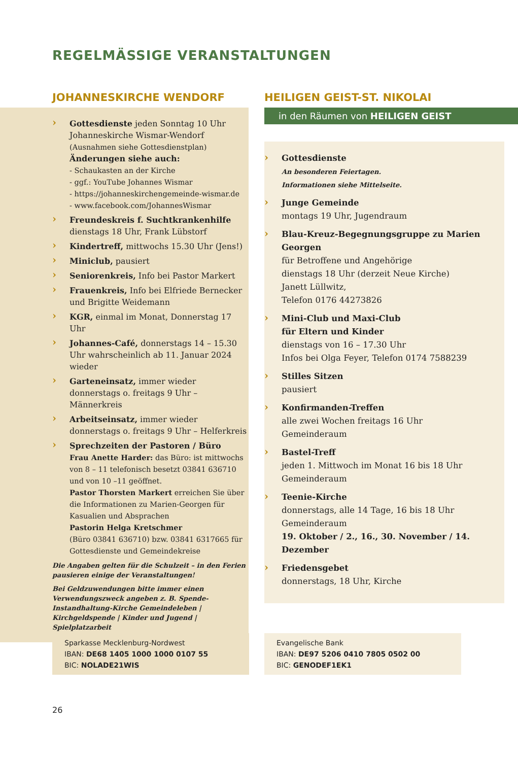REGELMÄSSIGE VERANSTALTUNGEN
JOHANNESKIRCHE WENDORF
Gottesdienste jeden Sonntag 10 Uhr
Johanneskirche Wismar-Wendorf
(Ausnahmen siehe Gottesdienstplan)
Änderungen siehe auch:
- Schaukasten an der Kirche
- ggf.: YouTube Johannes Wismar
- https://johanneskirchengemeinde-wismar.de
- www.facebook.com/JohannesWismar
Freundeskreis f. Suchtkrankenhilfe
dienstags 18 Uhr, Frank Lübstorf
Kindertreff, mittwochs 15.30 Uhr (Jens!)
Miniclub, pausiert
Seniorenkreis, Info bei Pastor Markert
Frauenkreis, Info bei Elfriede Bernecker und Brigitte Weidemann
KGR, einmal im Monat, Donnerstag 17 Uhr
Johannes-Café, donnerstags 14 – 15.30 Uhr wahrscheinlich ab 11. Januar 2024 wieder
Garteneinsatz, immer wieder
donnerstags o. freitags 9 Uhr – Männerkreis
Arbeitseinsatz, immer wieder
donnerstags o. freitags 9 Uhr – Helferkreis
Sprechzeiten der Pastoren / Büro
Frau Anette Harder: das Büro: ist mittwochs von 8 – 11 telefonisch besetzt 03841 636710 und von 10 –11 geöffnet.
Pastor Thorsten Markert erreichen Sie über die Informationen zu Marien-Georgen für Kasualien und Absprachen
Pastorin Helga Kretschmer
(Büro 03841 636710) bzw. 03841 6317665 für Gottesdienste und Gemeindekreise
Die Angaben gelten für die Schulzeit – in den Ferien pausieren einige der Veranstaltungen!
Bei Geldzuwendungen bitte immer einen Verwendungszweck angeben z. B. Spende-Instandhaltung-Kirche Gemeindeleben | Kirchgeldspende | Kinder und Jugend | Spielplatzarbeit
HEILIGEN GEIST-ST. NIKOLAI
in den Räumen von HEILIGEN GEIST
Gottesdienste
An besonderen Feiertagen.
Informationen siehe Mittelseite.
Junge Gemeinde
montags 19 Uhr, Jugendraum
Blau-Kreuz-Begegnungsgruppe zu Marien Georgen
für Betroffene und Angehörige
dienstags 18 Uhr (derzeit Neue Kirche)
Janett Lüllwitz,
Telefon 0176 44273826
Mini-Club und Maxi-Club
für Eltern und Kinder
dienstags von 16 – 17.30 Uhr
Infos bei Olga Feyer, Telefon 0174 7588239
Stilles Sitzen
pausiert
Konfirmanden-Treffen
alle zwei Wochen freitags 16 Uhr
Gemeinderaum
Bastel-Treff
jeden 1. Mittwoch im Monat 16 bis 18 Uhr
Gemeinderaum
Teenie-Kirche
donnerstags, alle 14 Tage, 16 bis 18 Uhr
Gemeinderaum
19. Oktober / 2., 16., 30. November / 14. Dezember
Friedensgebet
donnerstags, 18 Uhr, Kirche
Sparkasse Mecklenburg-Nordwest
IBAN: DE68 1405 1000 1000 0107 55
BIC: NOLADE21WIS
Evangelische Bank
IBAN: DE97 5206 0410 7805 0502 00
BIC: GENODEF1EK1
26